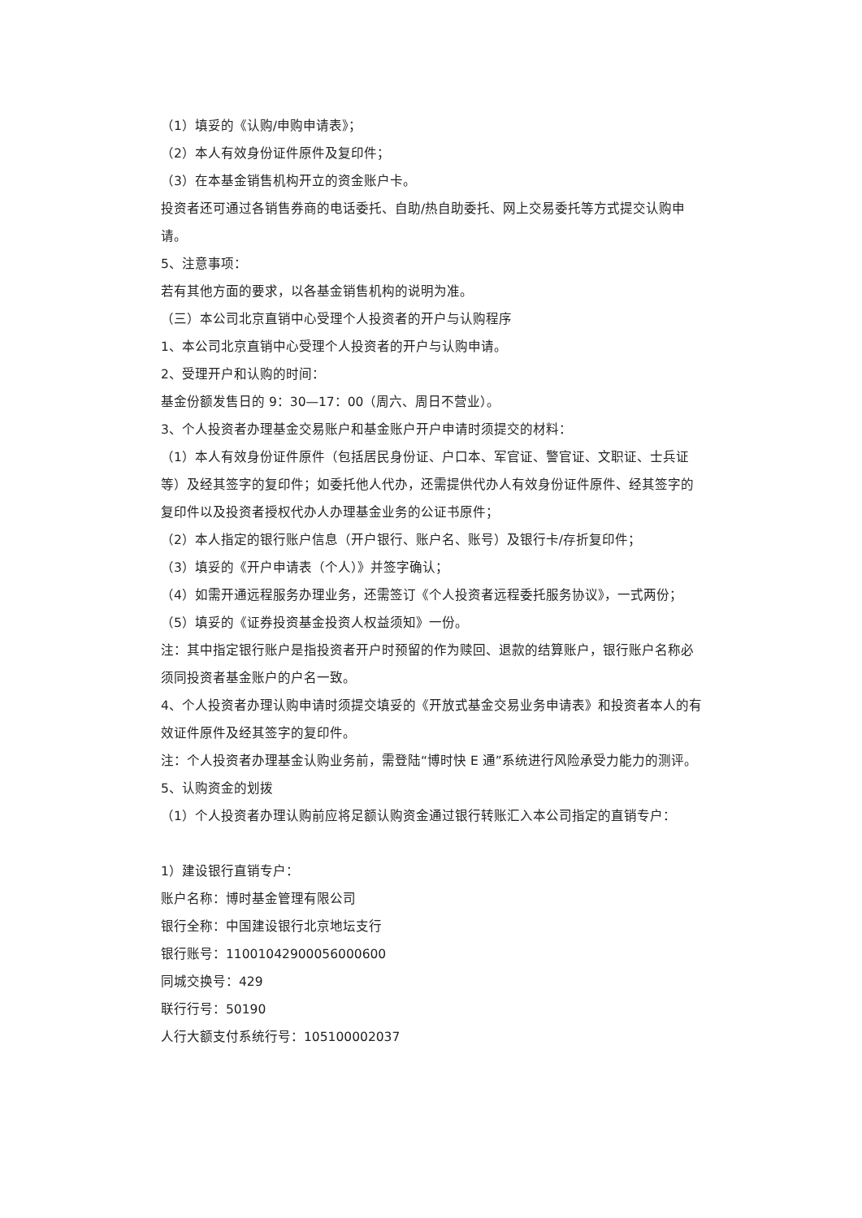（1）填妥的《认购/申购申请表》；
（2）本人有效身份证件原件及复印件；
（3）在本基金销售机构开立的资金账户卡。
投资者还可通过各销售券商的电话委托、自助/热自助委托、网上交易委托等方式提交认购申请。
5、注意事项：
若有其他方面的要求，以各基金销售机构的说明为准。
（三）本公司北京直销中心受理个人投资者的开户与认购程序
1、本公司北京直销中心受理个人投资者的开户与认购申请。
2、受理开户和认购的时间：
基金份额发售日的 9：30—17：00（周六、周日不营业）。
3、个人投资者办理基金交易账户和基金账户开户申请时须提交的材料：
（1）本人有效身份证件原件（包括居民身份证、户口本、军官证、警官证、文职证、士兵证等）及经其签字的复印件；如委托他人代办，还需提供代办人有效身份证件原件、经其签字的复印件以及投资者授权代办人办理基金业务的公证书原件；
（2）本人指定的银行账户信息（开户银行、账户名、账号）及银行卡/存折复印件；
（3）填妥的《开户申请表（个人）》并签字确认；
（4）如需开通远程服务办理业务，还需签订《个人投资者远程委托服务协议》，一式两份；
（5）填妥的《证券投资基金投资人权益须知》一份。
注：其中指定银行账户是指投资者开户时预留的作为赎回、退款的结算账户，银行账户名称必须同投资者基金账户的户名一致。
4、个人投资者办理认购申请时须提交填妥的《开放式基金交易业务申请表》和投资者本人的有效证件原件及经其签字的复印件。
注：个人投资者办理基金认购业务前，需登陆“博时快 E 通”系统进行风险承受力能力的测评。
5、认购资金的划拨
（1）个人投资者办理认购前应将足额认购资金通过银行转账汇入本公司指定的直销专户：
1）建设银行直销专户：
账户名称：博时基金管理有限公司
银行全称：中国建设银行北京地坛支行
银行账号：11001042900056000600
同城交换号：429
联行行号：50190
人行大额支付系统行号：105100002037